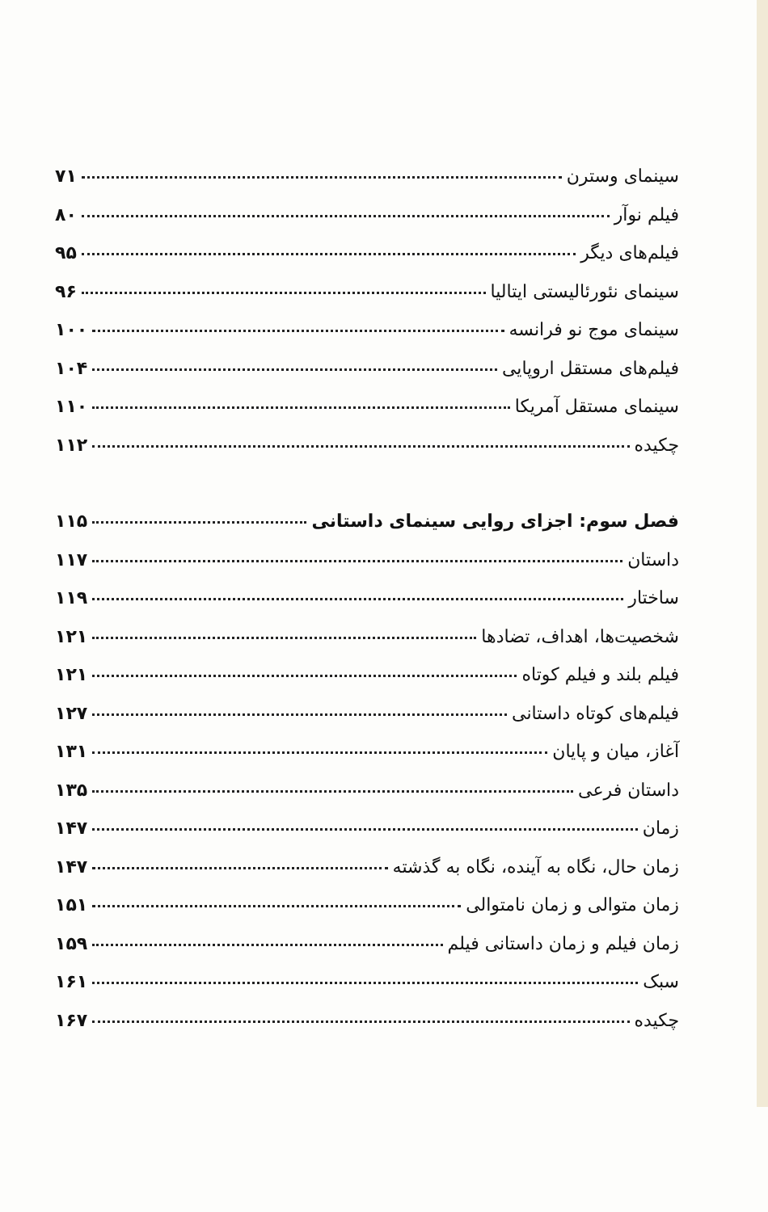سینمای وسترن ۷۱
فیلم نوآر ۸۰
فیلم‌های دیگر ۹۵
سینمای نئورئالیستی ایتالیا ۹۶
سینمای موج نو فرانسه ۱۰۰
فیلم‌های مستقل اروپایی ۱۰۴
سینمای مستقل آمریکا ۱۱۰
چکیده ۱۱۲
فصل سوم: اجزای روایی سینمای داستانی ۱۱۵
داستان ۱۱۷
ساختار ۱۱۹
شخصیت‌ها، اهداف، تضادها ۱۲۱
فیلم بلند و فیلم کوتاه ۱۲۱
فیلم‌های کوتاه داستانی ۱۲۷
آغاز، میان و پایان ۱۳۱
داستان فرعی ۱۳۵
زمان ۱۴۷
زمان حال، نگاه به آینده، نگاه به گذشته ۱۴۷
زمان متوالی و زمان نامتوالی ۱۵۱
زمان فیلم و زمان داستانی فیلم ۱۵۹
سبک ۱۶۱
چکیده ۱۶۷